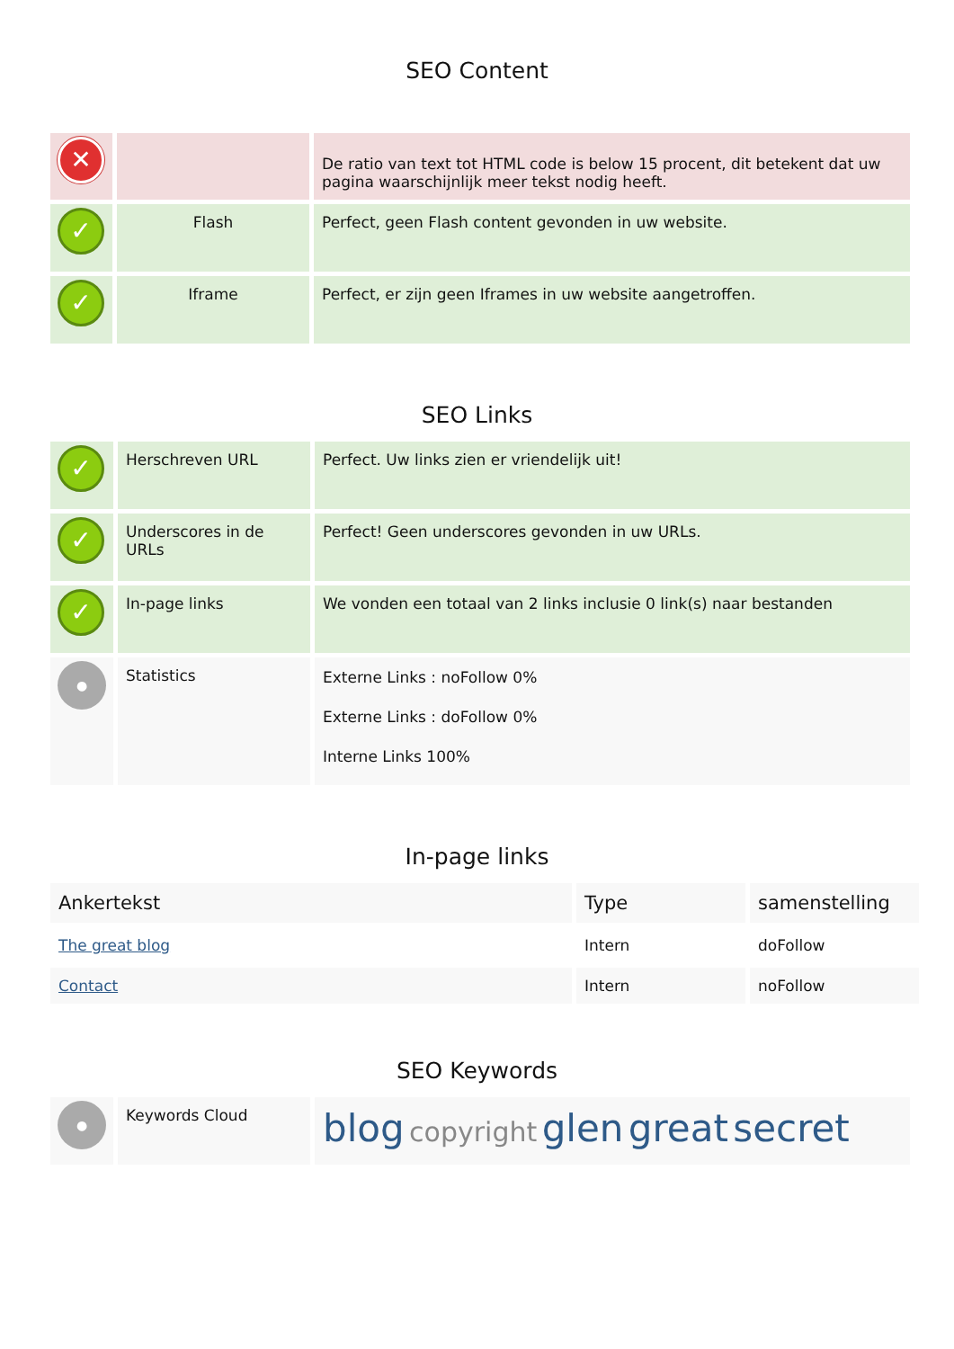SEO Content
| ✕ | | De ratio van text tot HTML code is below 15 procent, dit betekent dat uw pagina waarschijnlijk meer tekst nodig heeft. |
| ✓ | Flash | Perfect, geen Flash content gevonden in uw website. |
| ✓ | Iframe | Perfect, er zijn geen Iframes in uw website aangetroffen. |
SEO Links
| ✓ | Herschreven URL | Perfect. Uw links zien er vriendelijk uit! |
| ✓ | Underscores in de URLs | Perfect! Geen underscores gevonden in uw URLs. |
| ✓ | In-page links | We vonden een totaal van 2 links inclusie 0 link(s) naar bestanden |
| ● | Statistics | Externe Links : noFollow 0% Externe Links : doFollow 0% Interne Links 100% |
In-page links
| Ankertekst | Type | samenstelling |
| The great blog | Intern | doFollow |
| Contact | Intern | noFollow |
SEO Keywords
| ● | Keywords Cloud | blog copyright glen great secret |